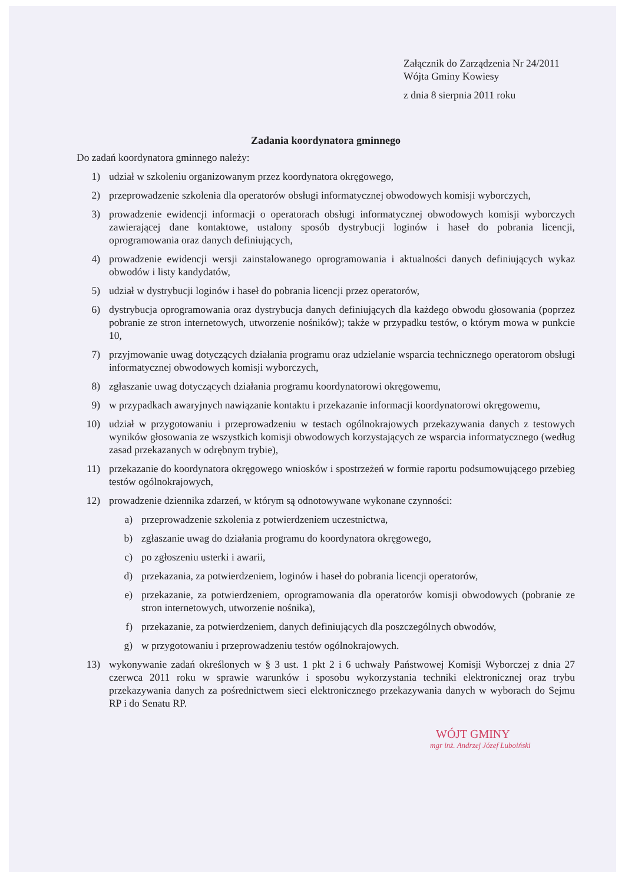Załącznik do Zarządzenia Nr 24/2011
Wójta Gminy Kowiesy
z dnia 8 sierpnia 2011 roku
Zadania koordynatora gminnego
Do zadań koordynatora gminnego należy:
1) udział w szkoleniu organizowanym przez koordynatora okręgowego,
2) przeprowadzenie szkolenia dla operatorów obsługi informatycznej obwodowych komisji wyborczych,
3) prowadzenie ewidencji informacji o operatorach obsługi informatycznej obwodowych komisji wyborczych zawierającej dane kontaktowe, ustalony sposób dystrybucji loginów i haseł do pobrania licencji, oprogramowania oraz danych definiujących,
4) prowadzenie ewidencji wersji zainstalowanego oprogramowania i aktualności danych definiujących wykaz obwodów i listy kandydatów,
5) udział w dystrybucji loginów i haseł do pobrania licencji przez operatorów,
6) dystrybucja oprogramowania oraz dystrybucja danych definiujących dla każdego obwodu głosowania (poprzez pobranie ze stron internetowych, utworzenie nośników); także w przypadku testów, o którym mowa w punkcie 10,
7) przyjmowanie uwag dotyczących działania programu oraz udzielanie wsparcia technicznego operatorom obsługi informatycznej obwodowych komisji wyborczych,
8) zgłaszanie uwag dotyczących działania programu koordynatorowi okręgowemu,
9) w przypadkach awaryjnych nawiązanie kontaktu i przekazanie informacji koordynatorowi okręgowemu,
10) udział w przygotowaniu i przeprowadzeniu w testach ogólnokrajowych przekazywania danych z testowych wyników głosowania ze wszystkich komisji obwodowych korzystających ze wsparcia informatycznego (według zasad przekazanych w odrębnym trybie),
11) przekazanie do koordynatora okręgowego wniosków i spostrzeżeń w formie raportu podsumowującego przebieg testów ogólnokrajowych,
12) prowadzenie dziennika zdarzeń, w którym są odnotowywane wykonane czynności:
a) przeprowadzenie szkolenia z potwierdzeniem uczestnictwa,
b) zgłaszanie uwag do działania programu do koordynatora okręgowego,
c) po zgłoszeniu usterki i awarii,
d) przekazania, za potwierdzeniem, loginów i haseł do pobrania licencji operatorów,
e) przekazanie, za potwierdzeniem, oprogramowania dla operatorów komisji obwodowych (pobranie ze stron internetowych, utworzenie nośnika),
f) przekazanie, za potwierdzeniem, danych definiujących dla poszczególnych obwodów,
g) w przygotowaniu i przeprowadzeniu testów ogólnokrajowych.
13) wykonywanie zadań określonych w § 3 ust. 1 pkt 2 i 6 uchwały Państwowej Komisji Wyborczej z dnia 27 czerwca 2011 roku w sprawie warunków i sposobu wykorzystania techniki elektronicznej oraz trybu przekazywania danych za pośrednictwem sieci elektronicznego przekazywania danych w wyborach do Sejmu RP i do Senatu RP.
WÓJT GMINY
mgr inż. Andrzej Józef Luboiński